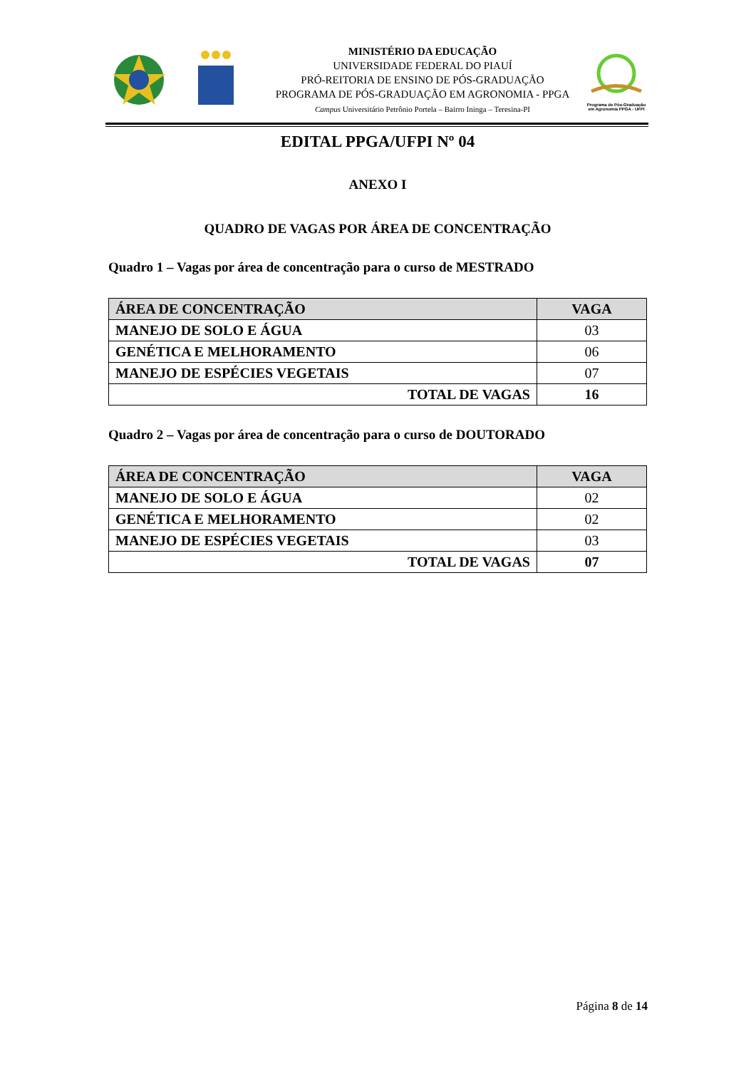MINISTÉRIO DA EDUCAÇÃO
UNIVERSIDADE FEDERAL DO PIAUÍ
PRÓ-REITORIA DE ENSINO DE PÓS-GRADUAÇÃO
PROGRAMA DE PÓS-GRADUAÇÃO EM AGRONOMIA - PPGA
Campus Universitário Petrônio Portela – Bairro Ininga – Teresina-PI
Programa de Pós-Graduação em Agronomia PPGA - UFPI
EDITAL PPGA/UFPI Nº 04
ANEXO I
QUADRO DE VAGAS POR ÁREA DE CONCENTRAÇÃO
Quadro 1 – Vagas por área de concentração para o curso de MESTRADO
| ÁREA DE CONCENTRAÇÃO | VAGA |
| --- | --- |
| MANEJO DE SOLO E ÁGUA | 03 |
| GENÉTICA E MELHORAMENTO | 06 |
| MANEJO DE ESPÉCIES VEGETAIS | 07 |
| TOTAL DE VAGAS | 16 |
Quadro 2 – Vagas por área de concentração para o curso de DOUTORADO
| ÁREA DE CONCENTRAÇÃO | VAGA |
| --- | --- |
| MANEJO DE SOLO E ÁGUA | 02 |
| GENÉTICA E MELHORAMENTO | 02 |
| MANEJO DE ESPÉCIES VEGETAIS | 03 |
| TOTAL DE VAGAS | 07 |
Página 8 de 14